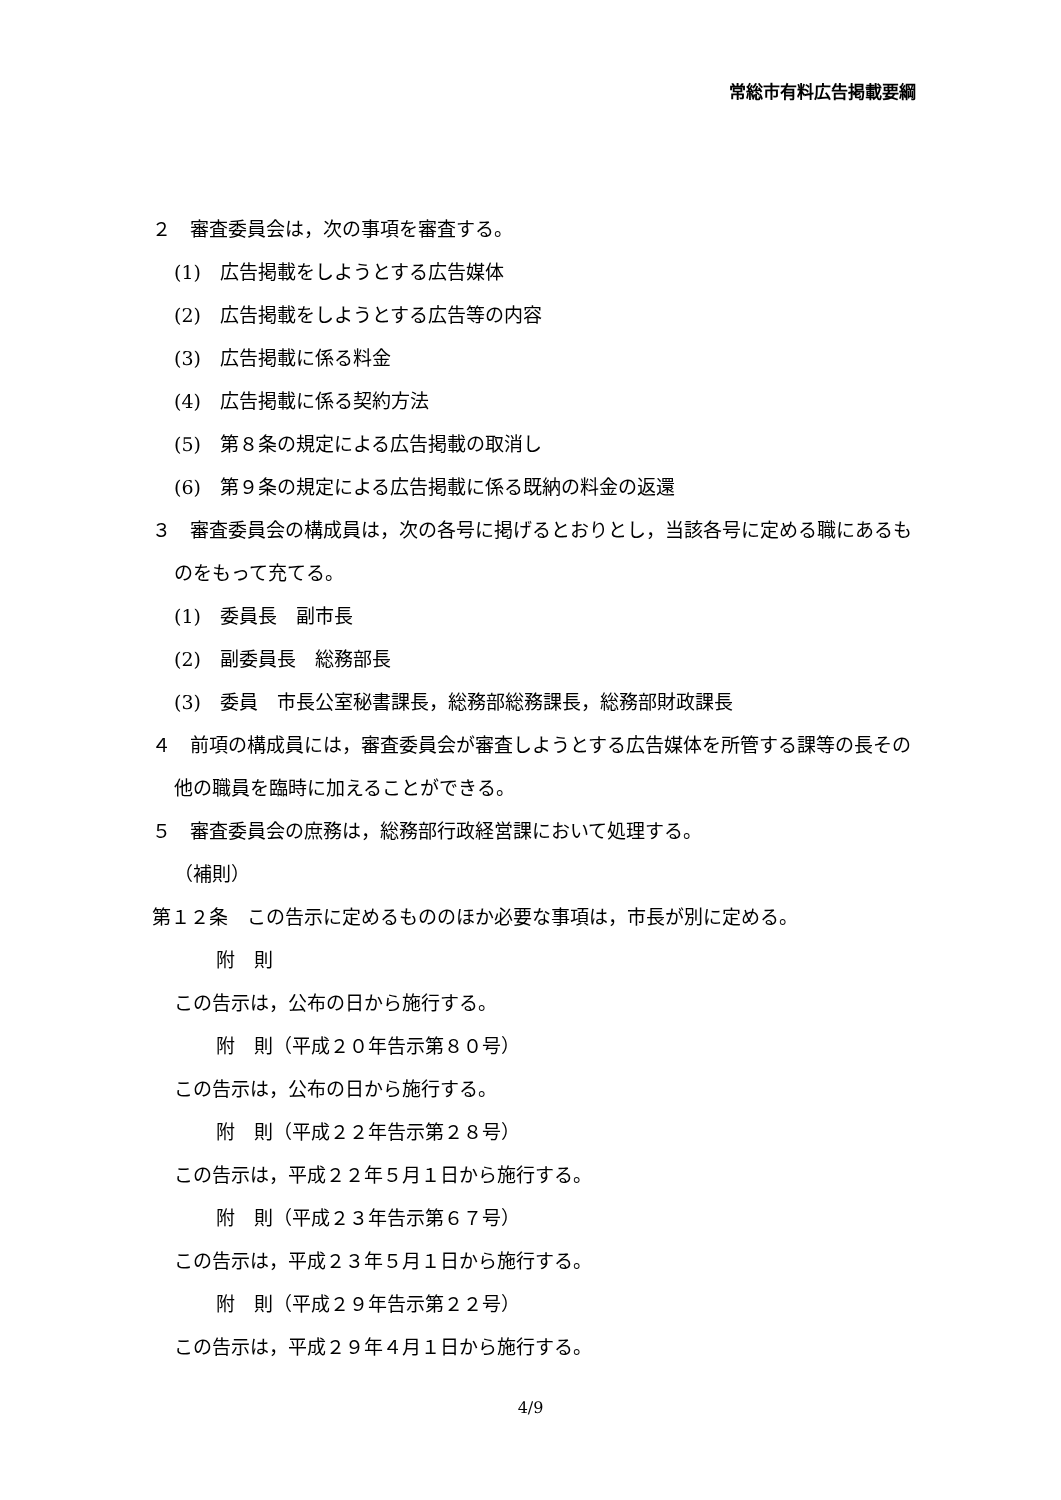常総市有料広告掲載要綱
２　審査委員会は，次の事項を審査する。
(1)　広告掲載をしようとする広告媒体
(2)　広告掲載をしようとする広告等の内容
(3)　広告掲載に係る料金
(4)　広告掲載に係る契約方法
(5)　第８条の規定による広告掲載の取消し
(6)　第９条の規定による広告掲載に係る既納の料金の返還
３　審査委員会の構成員は，次の各号に掲げるとおりとし，当該各号に定める職にあるものをもって充てる。
(1)　委員長　副市長
(2)　副委員長　総務部長
(3)　委員　市長公室秘書課長，総務部総務課長，総務部財政課長
４　前項の構成員には，審査委員会が審査しようとする広告媒体を所管する課等の長その他の職員を臨時に加えることができる。
５　審査委員会の庶務は，総務部行政経営課において処理する。
（補則）
第１２条　この告示に定めるもののほか必要な事項は，市長が別に定める。
附　則
この告示は，公布の日から施行する。
附　則（平成２０年告示第８０号）
この告示は，公布の日から施行する。
附　則（平成２２年告示第２８号）
この告示は，平成２２年５月１日から施行する。
附　則（平成２３年告示第６７号）
この告示は，平成２３年５月１日から施行する。
附　則（平成２９年告示第２２号）
この告示は，平成２９年４月１日から施行する。
4/9